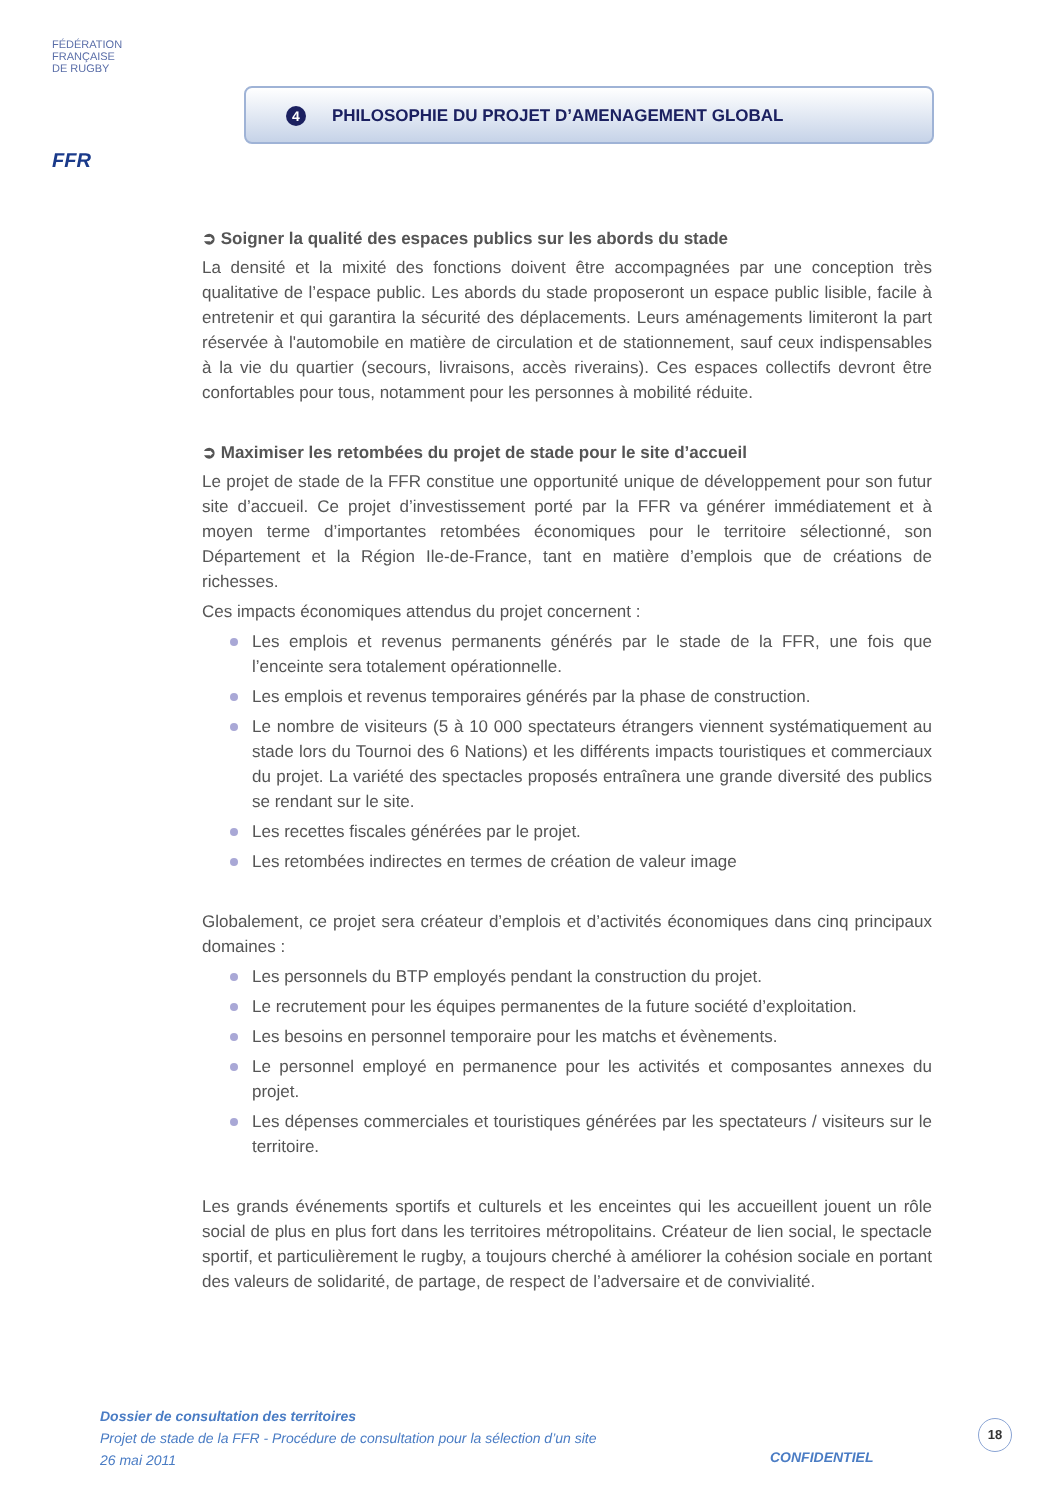FÉDÉRATION
FRANÇAISE
DE RUGBY
FFR
4 PHILOSOPHIE DU PROJET D’AMENAGEMENT GLOBAL
➲ Soigner la qualité des espaces publics sur les abords du stade
La densité et la mixité des fonctions doivent être accompagnées par une conception très qualitative de l’espace public. Les abords du stade proposeront un espace public lisible, facile à entretenir et qui garantira la sécurité des déplacements. Leurs aménagements limiteront la part réservée à l'automobile en matière de circulation et de stationnement, sauf ceux indispensables à la vie du quartier (secours, livraisons, accès riverains). Ces espaces collectifs devront être confortables pour tous, notamment pour les personnes à mobilité réduite.
➲ Maximiser les retombées du projet de stade pour le site d’accueil
Le projet de stade de la FFR constitue une opportunité unique de développement pour son futur site d’accueil. Ce projet d’investissement porté par la FFR va générer immédiatement et à moyen terme d’importantes retombées économiques pour le territoire sélectionné, son Département et la Région Ile-de-France, tant en matière d’emplois que de créations de richesses.
Ces impacts économiques attendus du projet concernent :
Les emplois et revenus permanents générés par le stade de la FFR, une fois que l’enceinte sera totalement opérationnelle.
Les emplois et revenus temporaires générés par la phase de construction.
Le nombre de visiteurs (5 à 10 000 spectateurs étrangers viennent systématiquement au stade lors du Tournoi des 6 Nations) et les différents impacts touristiques et commerciaux du projet. La variété des spectacles proposés entraînera une grande diversité des publics se rendant sur le site.
Les recettes fiscales générées par le projet.
Les retombées indirectes en termes de création de valeur image
Globalement, ce projet sera créateur d’emplois et d’activités économiques dans cinq principaux domaines :
Les personnels du BTP employés pendant la construction du projet.
Le recrutement pour les équipes permanentes de la future société d’exploitation.
Les besoins en personnel temporaire pour les matchs et évènements.
Le personnel employé en permanence pour les activités et composantes annexes du projet.
Les dépenses commerciales et touristiques générées par les spectateurs / visiteurs sur le territoire.
Les grands événements sportifs et culturels et les enceintes qui les accueillent jouent un rôle social de plus en plus fort dans les territoires métropolitains. Créateur de lien social, le spectacle sportif, et particulièrement le rugby, a toujours cherché à améliorer la cohésion sociale en portant des valeurs de solidarité, de partage, de respect de l’adversaire et de convivialité.
Dossier de consultation des territoires
Projet de stade de la FFR - Procédure de consultation pour la sélection d’un site
26 mai 2011
CONFIDENTIEL
18